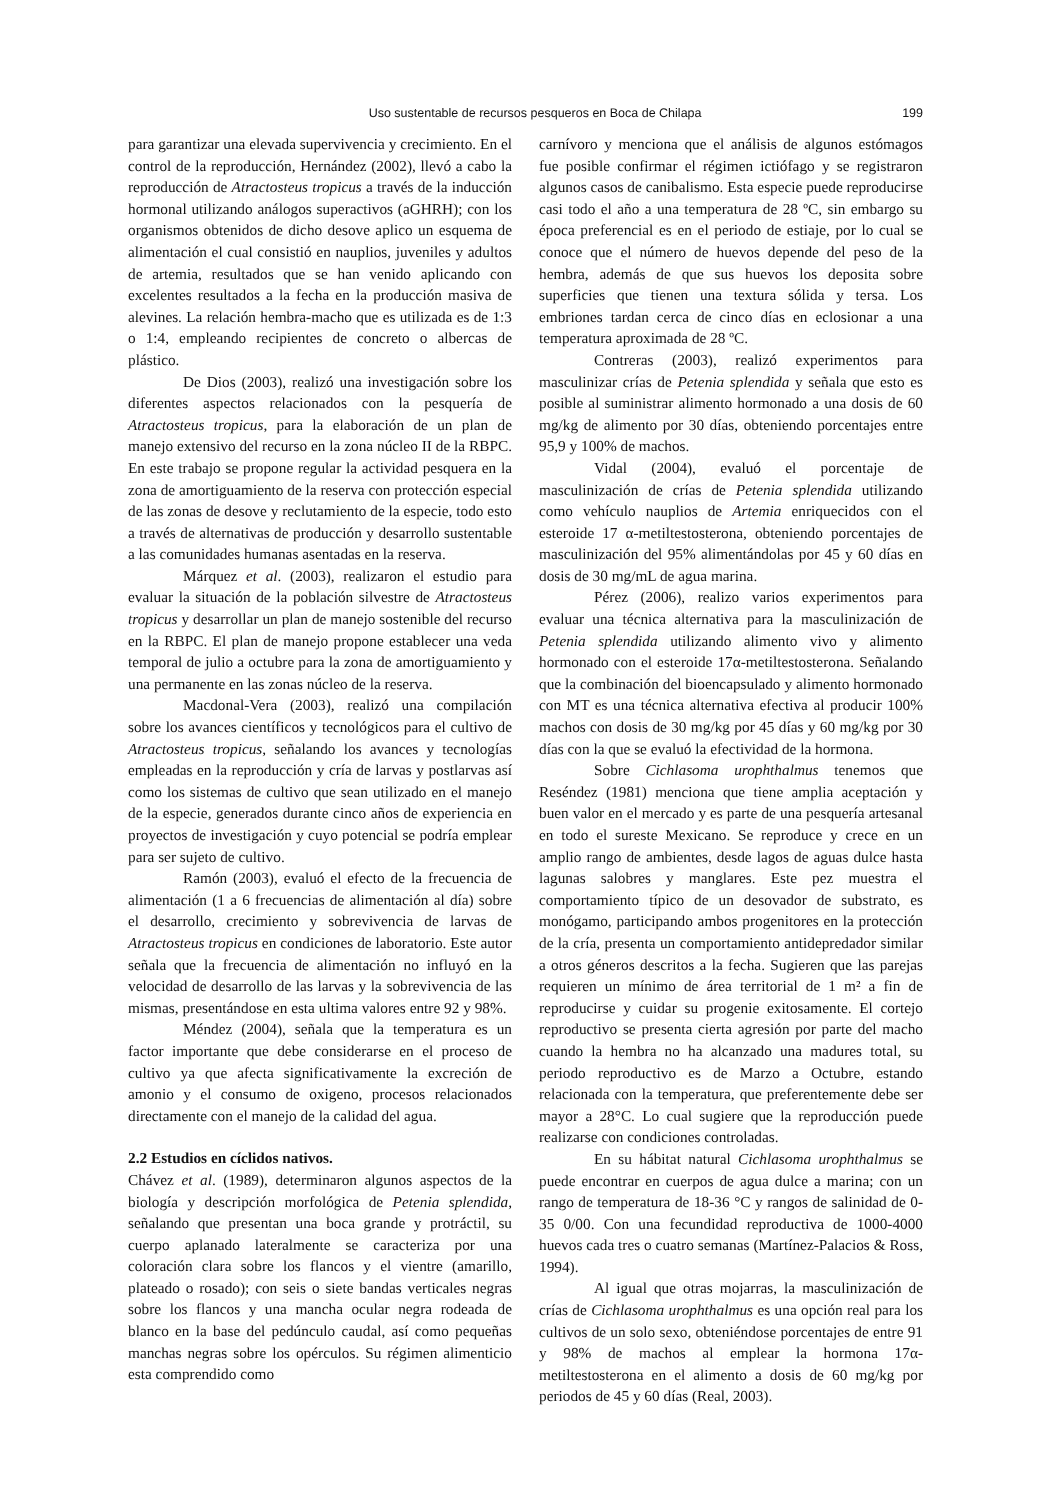Uso sustentable de recursos pesqueros en Boca de Chilapa 199
para garantizar una elevada supervivencia y crecimiento. En el control de la reproducción, Hernández (2002), llevó a cabo la reproducción de Atractosteus tropicus a través de la inducción hormonal utilizando análogos superactivos (aGHRH); con los organismos obtenidos de dicho desove aplico un esquema de alimentación el cual consistió en nauplios, juveniles y adultos de artemia, resultados que se han venido aplicando con excelentes resultados a la fecha en la producción masiva de alevines. La relación hembra-macho que es utilizada es de 1:3 o 1:4, empleando recipientes de concreto o albercas de plástico.
De Dios (2003), realizó una investigación sobre los diferentes aspectos relacionados con la pesquería de Atractosteus tropicus, para la elaboración de un plan de manejo extensivo del recurso en la zona núcleo II de la RBPC. En este trabajo se propone regular la actividad pesquera en la zona de amortiguamiento de la reserva con protección especial de las zonas de desove y reclutamiento de la especie, todo esto a través de alternativas de producción y desarrollo sustentable a las comunidades humanas asentadas en la reserva.
Márquez et al. (2003), realizaron el estudio para evaluar la situación de la población silvestre de Atractosteus tropicus y desarrollar un plan de manejo sostenible del recurso en la RBPC. El plan de manejo propone establecer una veda temporal de julio a octubre para la zona de amortiguamiento y una permanente en las zonas núcleo de la reserva.
Macdonal-Vera (2003), realizó una compilación sobre los avances científicos y tecnológicos para el cultivo de Atractosteus tropicus, señalando los avances y tecnologías empleadas en la reproducción y cría de larvas y postlarvas así como los sistemas de cultivo que sean utilizado en el manejo de la especie, generados durante cinco años de experiencia en proyectos de investigación y cuyo potencial se podría emplear para ser sujeto de cultivo.
Ramón (2003), evaluó el efecto de la frecuencia de alimentación (1 a 6 frecuencias de alimentación al día) sobre el desarrollo, crecimiento y sobrevivencia de larvas de Atractosteus tropicus en condiciones de laboratorio. Este autor señala que la frecuencia de alimentación no influyó en la velocidad de desarrollo de las larvas y la sobrevivencia de las mismas, presentándose en esta ultima valores entre 92 y 98%.
Méndez (2004), señala que la temperatura es un factor importante que debe considerarse en el proceso de cultivo ya que afecta significativamente la excreción de amonio y el consumo de oxigeno, procesos relacionados directamente con el manejo de la calidad del agua.
2.2 Estudios en cíclidos nativos.
Chávez et al. (1989), determinaron algunos aspectos de la biología y descripción morfológica de Petenia splendida, señalando que presentan una boca grande y protráctil, su cuerpo aplanado lateralmente se caracteriza por una coloración clara sobre los flancos y el vientre (amarillo, plateado o rosado); con seis o siete bandas verticales negras sobre los flancos y una mancha ocular negra rodeada de blanco en la base del pedúnculo caudal, así como pequeñas manchas negras sobre los opérculos. Su régimen alimenticio esta comprendido como
carnívoro y menciona que el análisis de algunos estómagos fue posible confirmar el régimen ictiófago y se registraron algunos casos de canibalismo. Esta especie puede reproducirse casi todo el año a una temperatura de 28 ºC, sin embargo su época preferencial es en el periodo de estiaje, por lo cual se conoce que el número de huevos depende del peso de la hembra, además de que sus huevos los deposita sobre superficies que tienen una textura sólida y tersa. Los embriones tardan cerca de cinco días en eclosionar a una temperatura aproximada de 28 ºC.
Contreras (2003), realizó experimentos para masculinizar crías de Petenia splendida y señala que esto es posible al suministrar alimento hormonado a una dosis de 60 mg/kg de alimento por 30 días, obteniendo porcentajes entre 95,9 y 100% de machos.
Vidal (2004), evaluó el porcentaje de masculinización de crías de Petenia splendida utilizando como vehículo nauplios de Artemia enriquecidos con el esteroide 17 α-metiltestosterona, obteniendo porcentajes de masculinización del 95% alimentándolas por 45 y 60 días en dosis de 30 mg/mL de agua marina.
Pérez (2006), realizo varios experimentos para evaluar una técnica alternativa para la masculinización de Petenia splendida utilizando alimento vivo y alimento hormonado con el esteroide 17α-metiltestosterona. Señalando que la combinación del bioencapsulado y alimento hormonado con MT es una técnica alternativa efectiva al producir 100% machos con dosis de 30 mg/kg por 45 días y 60 mg/kg por 30 días con la que se evaluó la efectividad de la hormona.
Sobre Cichlasoma urophthalmus tenemos que Reséndez (1981) menciona que tiene amplia aceptación y buen valor en el mercado y es parte de una pesquería artesanal en todo el sureste Mexicano. Se reproduce y crece en un amplio rango de ambientes, desde lagos de aguas dulce hasta lagunas salobres y manglares. Este pez muestra el comportamiento típico de un desovador de substrato, es monógamo, participando ambos progenitores en la protección de la cría, presenta un comportamiento antidepredador similar a otros géneros descritos a la fecha. Sugieren que las parejas requieren un mínimo de área territorial de 1 m² a fin de reproducirse y cuidar su progenie exitosamente. El cortejo reproductivo se presenta cierta agresión por parte del macho cuando la hembra no ha alcanzado una madures total, su periodo reproductivo es de Marzo a Octubre, estando relacionada con la temperatura, que preferentemente debe ser mayor a 28°C. Lo cual sugiere que la reproducción puede realizarse con condiciones controladas.
En su hábitat natural Cichlasoma urophthalmus se puede encontrar en cuerpos de agua dulce a marina; con un rango de temperatura de 18-36 °C y rangos de salinidad de 0-35 0/00. Con una fecundidad reproductiva de 1000-4000 huevos cada tres o cuatro semanas (Martínez-Palacios & Ross, 1994).
Al igual que otras mojarras, la masculinización de crías de Cichlasoma urophthalmus es una opción real para los cultivos de un solo sexo, obteniéndose porcentajes de entre 91 y 98% de machos al emplear la hormona 17α-metiltestosterona en el alimento a dosis de 60 mg/kg por periodos de 45 y 60 días (Real, 2003).